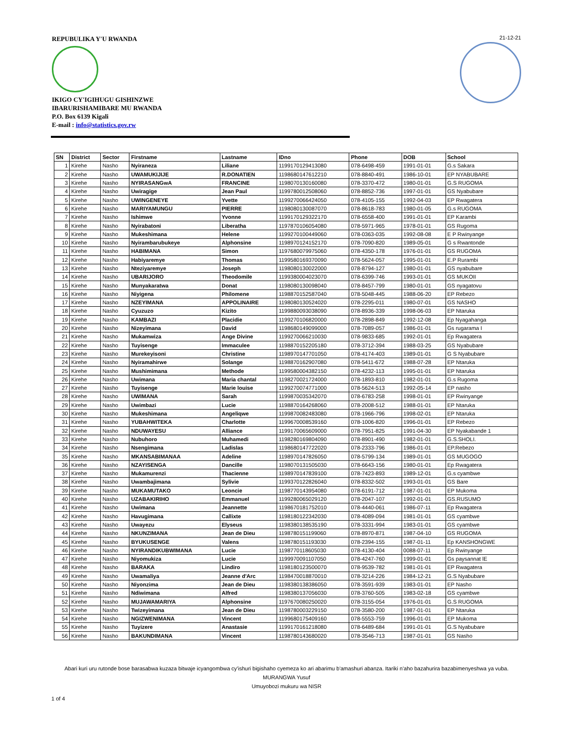REPUBULIKA Y'U RWANDA
21-12-21
IKIGO CY'IGIHUGU GISHINZWE
IBARURISHAMIBARE MU RWANDA
P.O. Box 6139 Kigali
E-mail : info@statistics.gov.rw
| SN | District | Sector | Firstname | Lastname | IDno | Phone | DOB | School |
| --- | --- | --- | --- | --- | --- | --- | --- | --- |
| 1 | Kirehe | Nasho | Nyiraneza | Liliane | 1199170129413080 | 078-6498-459 | 1991-01-01 | G.s Sakara |
| 2 | Kirehe | Nasho | UWAMUKIJIJE | R.DONATIEN | 1198680147612210 | 078-8840-491 | 1986-10-01 | EP NYABUBARE |
| 3 | Kirehe | Nasho | NYIRASANGwA | FRANCINE | 1198070130160080 | 078-3370-472 | 1980-01-01 | G.S RUGOMA |
| 4 | Kirehe | Nasho | Uwiragige | Jean Paul | 1199780012508060 | 078-8852-736 | 1997-01-01 | GS Nyabubare |
| 5 | Kirehe | Nasho | UWINGENEYE | Yvette | 1199270066424050 | 078-4105-155 | 1992-04-03 | EP Rwagatera |
| 6 | Kirehe | Nasho | MARIYAMUNGU | PIERRE | 1198080130087070 | 078-8618-783 | 1980-01-05 | G.s RUGOMA |
| 7 | Kirehe | Nasho | Ishimwe | Yvonne | 1199170129322170 | 078-6558-400 | 1991-01-01 | EP Karambi |
| 8 | Kirehe | Nasho | Nyirabatoni | Liberatha | 1197870106054080 | 078-5971-965 | 1978-01-01 | GS Rugoma |
| 9 | Kirehe | Nasho | Mukeshimana | Helene | 1199270100449060 | 078-0363-035 | 1992-08-08 | E P Rwinyange |
| 10 | Kirehe | Nasho | Nyirambarubukeye | Alphonsine | 1198970124152170 | 078-7090-820 | 1989-05-01 | G s Rwantonde |
| 11 | Kirehe | Nasho | HABIMANA | Simon | 1197680079975060 | 078-4350-178 | 1976-01-01 | GS RUGOMA |
| 12 | Kirehe | Nasho | Habiyaremye | Thomas | 1199580169370090 | 078-5624-057 | 1995-01-01 | E.P Rurambi |
| 13 | Kirehe | Nasho | Nteziyaremye | Joseph | 1198080130022000 | 078-8794-127 | 1980-01-01 | GS nyabubare |
| 14 | Kirehe | Nasho | UBARIJORO | Theodomile | 1199380004023070 | 078-6399-746 | 1993-01-01 | GS MUKOII |
| 15 | Kirehe | Nasho | Munyakaratwa | Donat | 1198080130098040 | 078-8457-799 | 1980-01-01 | GS nyagatovu |
| 16 | Kirehe | Nasho | Niyigena | Philomene | 1198870152587040 | 078-5048-445 | 1988-06-20 | EP Rebezo |
| 17 | Kirehe | Nasho | NZEYIMANA | APPOLINAIRE | 1198080130524020 | 078-2295-011 | 1980-07-01 | GS NASHO |
| 18 | Kirehe | Nasho | Cyuzuzo | Kizito | 1199880093038090 | 078-8936-339 | 1998-06-03 | EP Ntaruka |
| 19 | Kirehe | Nasho | KAMBAZI | Placidie | 1199270106820000 | 078-2898-849 | 1992-12-08 | Ep Nyagahanga |
| 20 | Kirehe | Nasho | Nizeyimana | David | 1198680149099000 | 078-7089-057 | 1986-01-01 | Gs rugarama I |
| 21 | Kirehe | Nasho | Mukamwiza | Ange Divine | 1199270066210030 | 078-9833-685 | 1992-01-01 | Ep Rwagatera |
| 22 | Kirehe | Nasho | Tuyisenge | Immaculee | 1198870152205180 | 078-3712-394 | 1988-03-25 | GS Nyabubare |
| 23 | Kirehe | Nasho | Murekeyisoni | Christine | 1198970147701050 | 078-4174-403 | 1989-01-01 | G S Nyabubare |
| 24 | Kirehe | Nasho | Nyiramahirwe | Solange | 1198870162907080 | 078-5411-672 | 1988-07-28 | EP Ntaruka |
| 25 | Kirehe | Nasho | Mushimimana | Methode | 1199580004382150 | 078-4232-113 | 1995-01-01 | EP Ntaruka |
| 26 | Kirehe | Nasho | Uwimana | Maria chantal | 1198270021724000 | 078-1893-810 | 1982-01-01 | G.s Rugoma |
| 27 | Kirehe | Nasho | Tuyisenge | Marie louise | 1199270074771000 | 078-5624-513 | 1992-05-14 | EP nasho |
| 28 | Kirehe | Nasho | UWIMANA | Sarah | 1199870035342070 | 078-6783-258 | 1998-01-01 | EP Rwinyange |
| 29 | Kirehe | Nasho | Uwimbazi | Lucie | 1198870164268060 | 078-2008-512 | 1988-01-01 | EP Ntaruka |
| 30 | Kirehe | Nasho | Mukeshimana | Angeliqwe | 1199870082483080 | 078-1966-796 | 1998-02-01 | EP Ntaruka |
| 31 | Kirehe | Nasho | YUBAHWITEKA | Charlotte | 1199670008539160 | 078-1006-820 | 1996-01-01 | EP Rebezo |
| 32 | Kirehe | Nasho | NDUWAYESU | Alliance | 1199170065609000 | 078-7951-825 | 1991-04-30 | EP Nyakabande 1 |
| 33 | Kirehe | Nasho | Nubuhoro | Muhamedi | 1198280169804090 | 078-8901-490 | 1982-01-01 | G.S.SHOLI. |
| 34 | Kirehe | Nasho | Nsengimana | Ladislas | 1198680147722020 | 078-2333-796 | 1986-01-01 | EP.Rebezo |
| 35 | Kirehe | Nasho | MKANSABIMANAA | Adeline | 1198970147826050 | 078-5799-134 | 1989-01-01 | GS MUGOGO |
| 36 | Kirehe | Nasho | NZAYISENGA | Dancille | 1198070131505030 | 078-6643-156 | 1980-01-01 | Ep Rwagatera |
| 37 | Kirehe | Nasho | Mukamurenzi | Thacienne | 1198970147839100 | 078-7423-893 | 1989-12-01 | G.s cyambwe |
| 38 | Kirehe | Nasho | Uwambajimana | Sylivie | 1199370122826040 | 078-8332-502 | 1993-01-01 | GS Bare |
| 39 | Kirehe | Nasho | MUKAMUTAKO | Leoncie | 1198770143954080 | 078-6191-712 | 1987-01-01 | EP Mukoma |
| 40 | Kirehe | Nasho | UZABAKIRIHO | Emmanuel | 1199280065029120 | 078-2047-107 | 1992-01-01 | GS.RUSUMO |
| 41 | Kirehe | Nasho | Uwimana | Jeannette | 1198670181752010 | 078-4440-061 | 1986-07-11 | Ep Rwagatera |
| 42 | Kirehe | Nasho | Havugimana | Callixte | 1198180122342030 | 078-4089-094 | 1981-01-01 | GS cyambwe |
| 43 | Kirehe | Nasho | Uwayezu | Elyseus | 1198380138535190 | 078-3331-994 | 1983-01-01 | GS cyambwe |
| 44 | Kirehe | Nasho | NKUNZIMANA | Jean de Dieu | 1198780151199060 | 078-8970-871 | 1987-04-10 | GS RUGOMA |
| 45 | Kirehe | Nasho | BYUKUSENGE | Valens | 1198780151193030 | 078-2394-155 | 1987-01-11 | Ep KANSHONGWE |
| 46 | Kirehe | Nasho | NYIRANDIKUBWIMANA | Lucie | 1198770118605030 | 078-4130-404 | 0088-07-11 | Ep Rwinyange |
| 47 | Kirehe | Nasho | Niyomukiza | Lucie | 1199970091107050 | 078-4247-760 | 1999-01-01 | Gs paysannat lE |
| 48 | Kirehe | Nasho | BARAKA | Lindiro | 1198180123500070 | 078-9539-782 | 1981-01-01 | EP Rwagatera |
| 49 | Kirehe | Nasho | Uwamaliya | Jeanne d'Arc | 1198470018870010 | 078-3214-226 | 1984-12-21 | G.S Nyabubare |
| 50 | Kirehe | Nasho | Niyonzima | Jean de Dieu | 1198380138386050 | 078-3591-939 | 1983-01-01 | EP Nasho |
| 51 | Kirehe | Nasho | Ndiwimana | Alfred | 1198380137056030 | 078-3760-505 | 1983-02-18 | GS cyambwe |
| 52 | Kirehe | Nasho | MUJAWAMARIYA | Alphonsine | 1197670080250020 | 078-3155-054 | 1976-01-01 | G.S RUGOMA |
| 53 | Kirehe | Nasho | Twizeyimana | Jean de Dieu | 1198780003229150 | 078-3580-200 | 1987-01-01 | EP Ntaruka |
| 54 | Kirehe | Nasho | NGIZWENIMANA | Vincent | 1199680175409160 | 078-5553-759 | 1996-01-01 | EP Mukoma |
| 55 | Kirehe | Nasho | Tuyizere | Anastasie | 1199170161218080 | 078-6489-684 | 1991-01-01 | G.S Nyabubare |
| 56 | Kirehe | Nasho | BAKUNDIMANA | Vincent | 1198780143680020 | 078-3546-713 | 1987-01-01 | GS Nasho |
Abari kuri uru rutonde bose barasabwa kuzaza bitwaje icyangombwa cy'ishuri bigishaho cyemeza ko ari abarimu b'amashuri abanza. Itariki n'aho bazahurira bazabimenyeshwa ya vuba.
MURANGWA Yusuf
Umuyobozi mukuru wa NISR
1 of 4